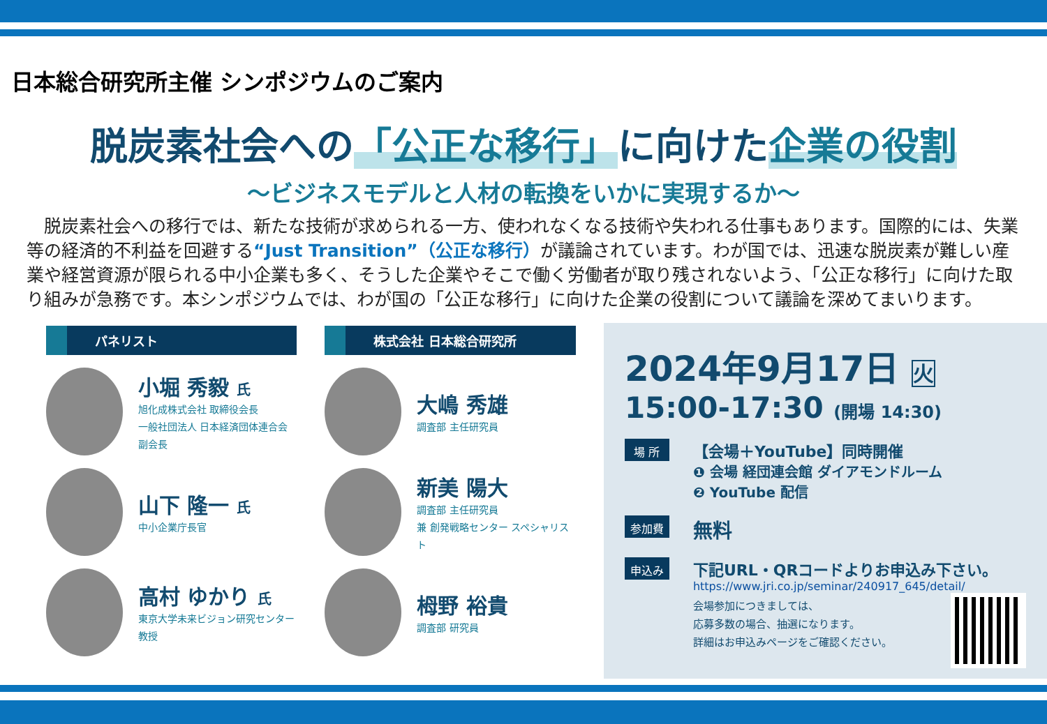日本総合研究所主催 シンポジウムのご案内
脱炭素社会への「公正な移行」に向けた企業の役割
～ビジネスモデルと人材の転換をいかに実現するか～
脱炭素社会への移行では、新たな技術が求められる一方、使われなくなる技術や失われる仕事もあります。国際的には、失業等の経済的不利益を回避する“Just Transition”（公正な移行）が議論されています。わが国では、迅速な脱炭素が難しい産業や経営資源が限られる中小企業も多く、そうした企業やそこで働く労働者が取り残されないよう、「公正な移行」に向けた取り組みが急務です。本シンポジウムでは、わが国の「公正な移行」に向けた企業の役割について議論を深めてまいります。
パネリスト
小堀 秀毅 氏
旭化成株式会社 取締役会長
一般社団法人 日本経済団体連合会 副会長
山下 隆一 氏
中小企業庁長官
高村 ゆかり 氏
東京大学未来ビジョン研究センター 教授
株式会社 日本総合研究所
大嶋 秀雄
調査部 主任研究員
新美 陽大
調査部 主任研究員
兼 創発戦略センター スペシャリスト
栂野 裕貴
調査部 研究員
2024年9月17日 火
15:00-17:30 (開場 14:30)
場 所
【会場＋YouTube】同時開催
❶ 会場 経団連会館 ダイアモンドルーム
❷ YouTube 配信
参加費
無料
申込み
下記URL・QRコードよりお申込み下さい。
https://www.jri.co.jp/seminar/240917_645/detail/
会場参加につきましては、
応募多数の場合、抽選になります。
詳細はお申込みページをご確認ください。